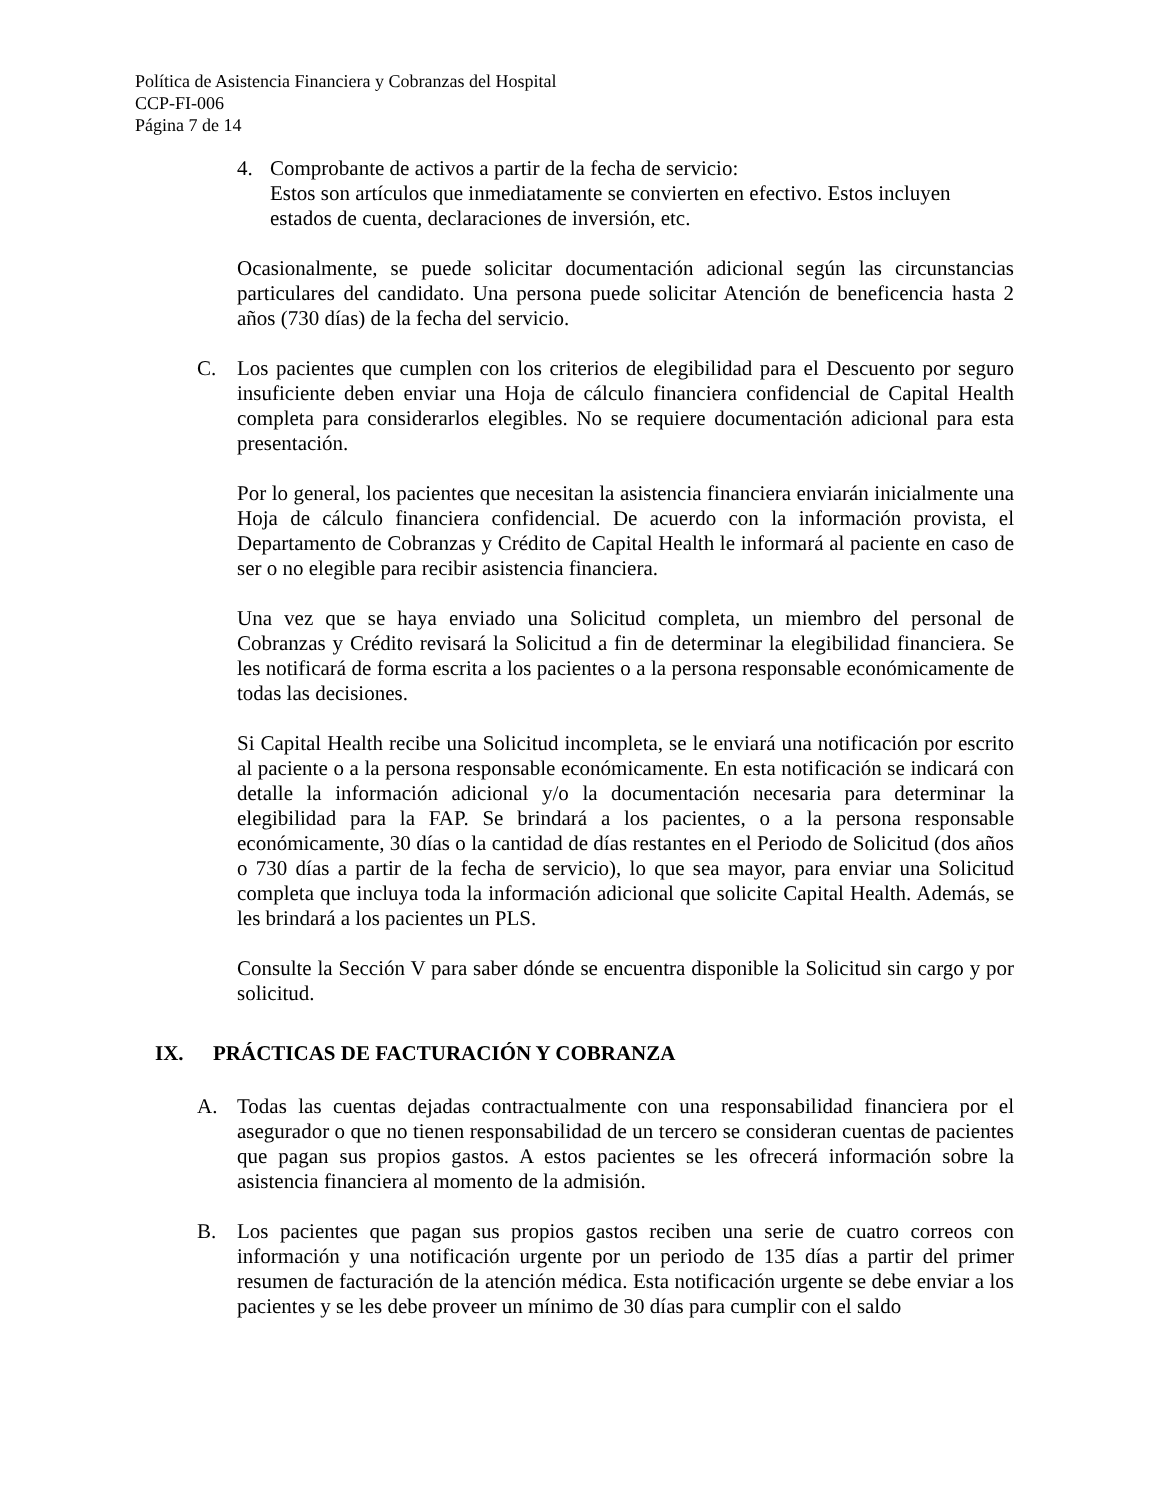Política de Asistencia Financiera y Cobranzas del Hospital
CCP-FI-006
Página 7 de 14
4. Comprobante de activos a partir de la fecha de servicio:
Estos son artículos que inmediatamente se convierten en efectivo. Estos incluyen estados de cuenta, declaraciones de inversión, etc.
Ocasionalmente, se puede solicitar documentación adicional según las circunstancias particulares del candidato. Una persona puede solicitar Atención de beneficencia hasta 2 años (730 días) de la fecha del servicio.
C. Los pacientes que cumplen con los criterios de elegibilidad para el Descuento por seguro insuficiente deben enviar una Hoja de cálculo financiera confidencial de Capital Health completa para considerarlos elegibles. No se requiere documentación adicional para esta presentación.
Por lo general, los pacientes que necesitan la asistencia financiera enviarán inicialmente una Hoja de cálculo financiera confidencial. De acuerdo con la información provista, el Departamento de Cobranzas y Crédito de Capital Health le informará al paciente en caso de ser o no elegible para recibir asistencia financiera.
Una vez que se haya enviado una Solicitud completa, un miembro del personal de Cobranzas y Crédito revisará la Solicitud a fin de determinar la elegibilidad financiera. Se les notificará de forma escrita a los pacientes o a la persona responsable económicamente de todas las decisiones.
Si Capital Health recibe una Solicitud incompleta, se le enviará una notificación por escrito al paciente o a la persona responsable económicamente. En esta notificación se indicará con detalle la información adicional y/o la documentación necesaria para determinar la elegibilidad para la FAP. Se brindará a los pacientes, o a la persona responsable económicamente, 30 días o la cantidad de días restantes en el Periodo de Solicitud (dos años o 730 días a partir de la fecha de servicio), lo que sea mayor, para enviar una Solicitud completa que incluya toda la información adicional que solicite Capital Health. Además, se les brindará a los pacientes un PLS.
Consulte la Sección V para saber dónde se encuentra disponible la Solicitud sin cargo y por solicitud.
IX. PRÁCTICAS DE FACTURACIÓN Y COBRANZA
A. Todas las cuentas dejadas contractualmente con una responsabilidad financiera por el asegurador o que no tienen responsabilidad de un tercero se consideran cuentas de pacientes que pagan sus propios gastos. A estos pacientes se les ofrecerá información sobre la asistencia financiera al momento de la admisión.
B. Los pacientes que pagan sus propios gastos reciben una serie de cuatro correos con información y una notificación urgente por un periodo de 135 días a partir del primer resumen de facturación de la atención médica. Esta notificación urgente se debe enviar a los pacientes y se les debe proveer un mínimo de 30 días para cumplir con el saldo